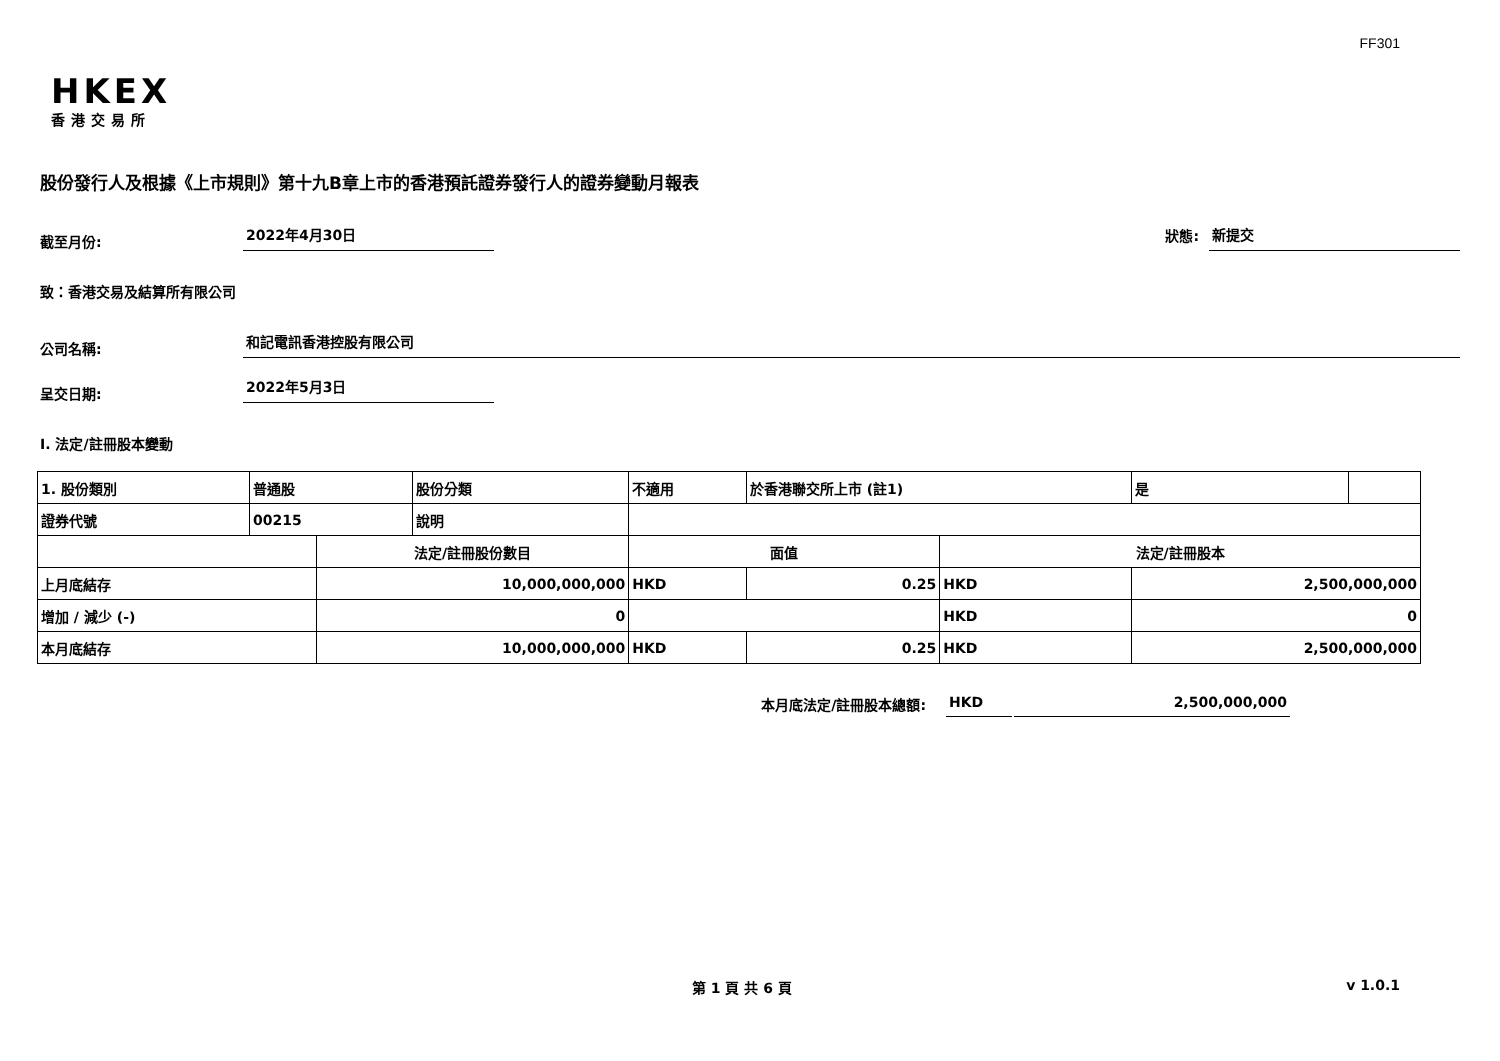FF301
HKEX
香港交易所
股份發行人及根據《上市規則》第十九B章上市的香港預託證券發行人的證券變動月報表
截至月份:
2022年4月30日
狀態:
新提交
致：香港交易及結算所有限公司
公司名稱:
和記電訊香港控股有限公司
呈交日期:
2022年5月3日
I. 法定/註冊股本變動
| 1. 股份類別 | 普通股 | | 股份分類 | 不適用 | | 於香港聯交所上市 (註1) | | 是 | |
| 證券代號 | 00215 | | 說明 | | | | | | |
| | | 法定/註冊股份數目 | | | 面值 | | 法定/註冊股本 | | |
| 上月底結存 | | 10,000,000,000 | | | HKD | 0.25 | HKD | 2,500,000,000 | |
| 增加 / 減少 (-) | | 0 | | | | | HKD | 0 | |
| 本月底結存 | | 10,000,000,000 | | | HKD | 0.25 | HKD | 2,500,000,000 | |
本月底法定/註冊股本總額: HKD 2,500,000,000
第 1 頁 共 6 頁 v 1.0.1